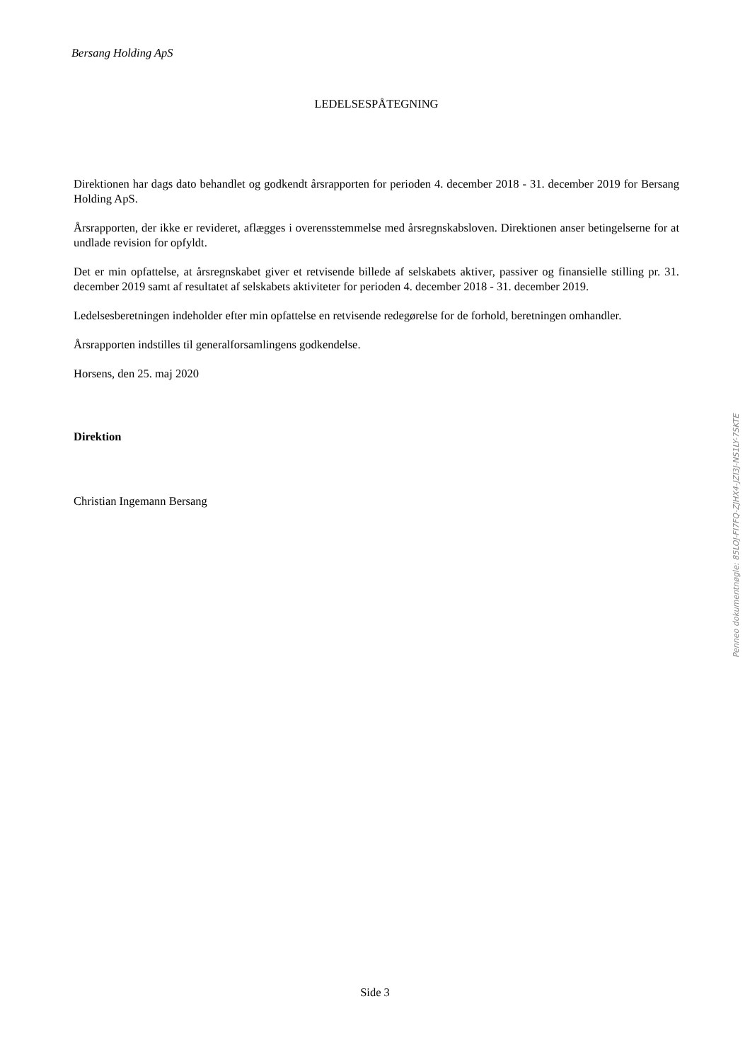Bersang Holding ApS
LEDELSESPÅTEGNING
Direktionen har dags dato behandlet og godkendt årsrapporten for perioden 4. december 2018 - 31. december 2019 for Bersang Holding ApS.
Årsrapporten, der ikke er revideret, aflægges i overensstemmelse med årsregnskabsloven. Direktionen anser betingelserne for at undlade revision for opfyldt.
Det er min opfattelse, at årsregnskabet giver et retvisende billede af selskabets aktiver, passiver og finansielle stilling pr. 31. december 2019 samt af resultatet af selskabets aktiviteter for perioden 4. december 2018 - 31. december 2019.
Ledelsesberetningen indeholder efter min opfattelse en retvisende redegørelse for de forhold, beretningen omhandler.
Årsrapporten indstilles til generalforsamlingens godkendelse.
Horsens, den 25. maj 2020
Direktion
Christian Ingemann Bersang
Penneo dokumentnøgle: 85LOJ-FI7FQ-ZJHX4-JZI3J-NS1LY-7SKTE
Side 3